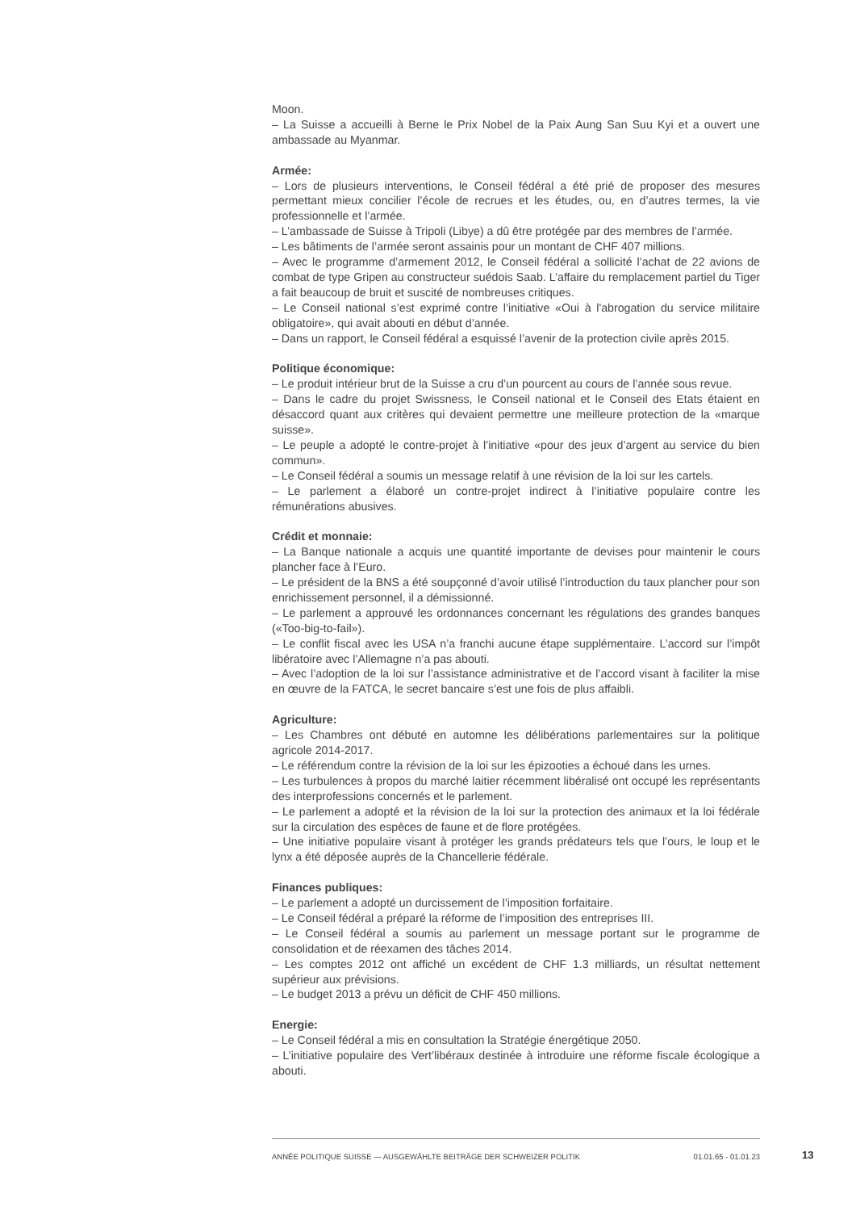Moon.
– La Suisse a accueilli à Berne le Prix Nobel de la Paix Aung San Suu Kyi et a ouvert une ambassade au Myanmar.
Armée:
– Lors de plusieurs interventions, le Conseil fédéral a été prié de proposer des mesures permettant mieux concilier l’école de recrues et les études, ou, en d’autres termes, la vie professionnelle et l’armée.
– L’ambassade de Suisse à Tripoli (Libye) a dû être protégée par des membres de l’armée.
– Les bâtiments de l’armée seront assainis pour un montant de CHF 407 millions.
– Avec le programme d’armement 2012, le Conseil fédéral a sollicité l’achat de 22 avions de combat de type Gripen au constructeur suédois Saab. L’affaire du remplacement partiel du Tiger a fait beaucoup de bruit et suscité de nombreuses critiques.
– Le Conseil national s’est exprimé contre l’initiative «Oui à l'abrogation du service militaire obligatoire», qui avait abouti en début d’année.
– Dans un rapport, le Conseil fédéral a esquissé l’avenir de la protection civile après 2015.
Politique économique:
– Le produit intérieur brut de la Suisse a cru d’un pourcent au cours de l’année sous revue.
– Dans le cadre du projet Swissness, le Conseil national et le Conseil des Etats étaient en désaccord quant aux critères qui devaient permettre une meilleure protection de la «marque suisse».
– Le peuple a adopté le contre-projet à l’initiative «pour des jeux d’argent au service du bien commun».
– Le Conseil fédéral a soumis un message relatif à une révision de la loi sur les cartels.
– Le parlement a élaboré un contre-projet indirect à l’initiative populaire contre les rémunérations abusives.
Crédit et monnaie:
– La Banque nationale a acquis une quantité importante de devises pour maintenir le cours plancher face à l’Euro.
– Le président de la BNS a été soupçonné d’avoir utilisé l’introduction du taux plancher pour son enrichissement personnel, il a démissionné.
– Le parlement a approuvé les ordonnances concernant les régulations des grandes banques («Too-big-to-fail»).
– Le conflit fiscal avec les USA n’a franchi aucune étape supplémentaire. L’accord sur l’impôt libératoire avec l’Allemagne n’a pas abouti.
– Avec l’adoption de la loi sur l’assistance administrative et de l’accord visant à faciliter la mise en œuvre de la FATCA, le secret bancaire s’est une fois de plus affaibli.
Agriculture:
– Les Chambres ont débuté en automne les délibérations parlementaires sur la politique agricole 2014-2017.
– Le référendum contre la révision de la loi sur les épizooties a échoué dans les urnes.
– Les turbulences à propos du marché laitier récemment libéralisé ont occupé les représentants des interprofessions concernés et le parlement.
– Le parlement a adopté et la révision de la loi sur la protection des animaux et la loi fédérale sur la circulation des espèces de faune et de flore protégées.
– Une initiative populaire visant à protéger les grands prédateurs tels que l’ours, le loup et le lynx a été déposée auprès de la Chancellerie fédérale.
Finances publiques:
– Le parlement a adopté un durcissement de l’imposition forfaitaire.
– Le Conseil fédéral a préparé la réforme de l’imposition des entreprises III.
– Le Conseil fédéral a soumis au parlement un message portant sur le programme de consolidation et de réexamen des tâches 2014.
– Les comptes 2012 ont affiché un excédent de CHF 1.3 milliards, un résultat nettement supérieur aux prévisions.
– Le budget 2013 a prévu un déficit de CHF 450 millions.
Energie:
– Le Conseil fédéral a mis en consultation la Stratégie énergétique 2050.
– L’initiative populaire des Vert’libéraux destinée à introduire une réforme fiscale écologique a abouti.
ANNÉE POLITIQUE SUISSE — AUSGEWÄHLTE BEITRÄGE DER SCHWEIZER POLITIK 01.01.65 - 01.01.23
13